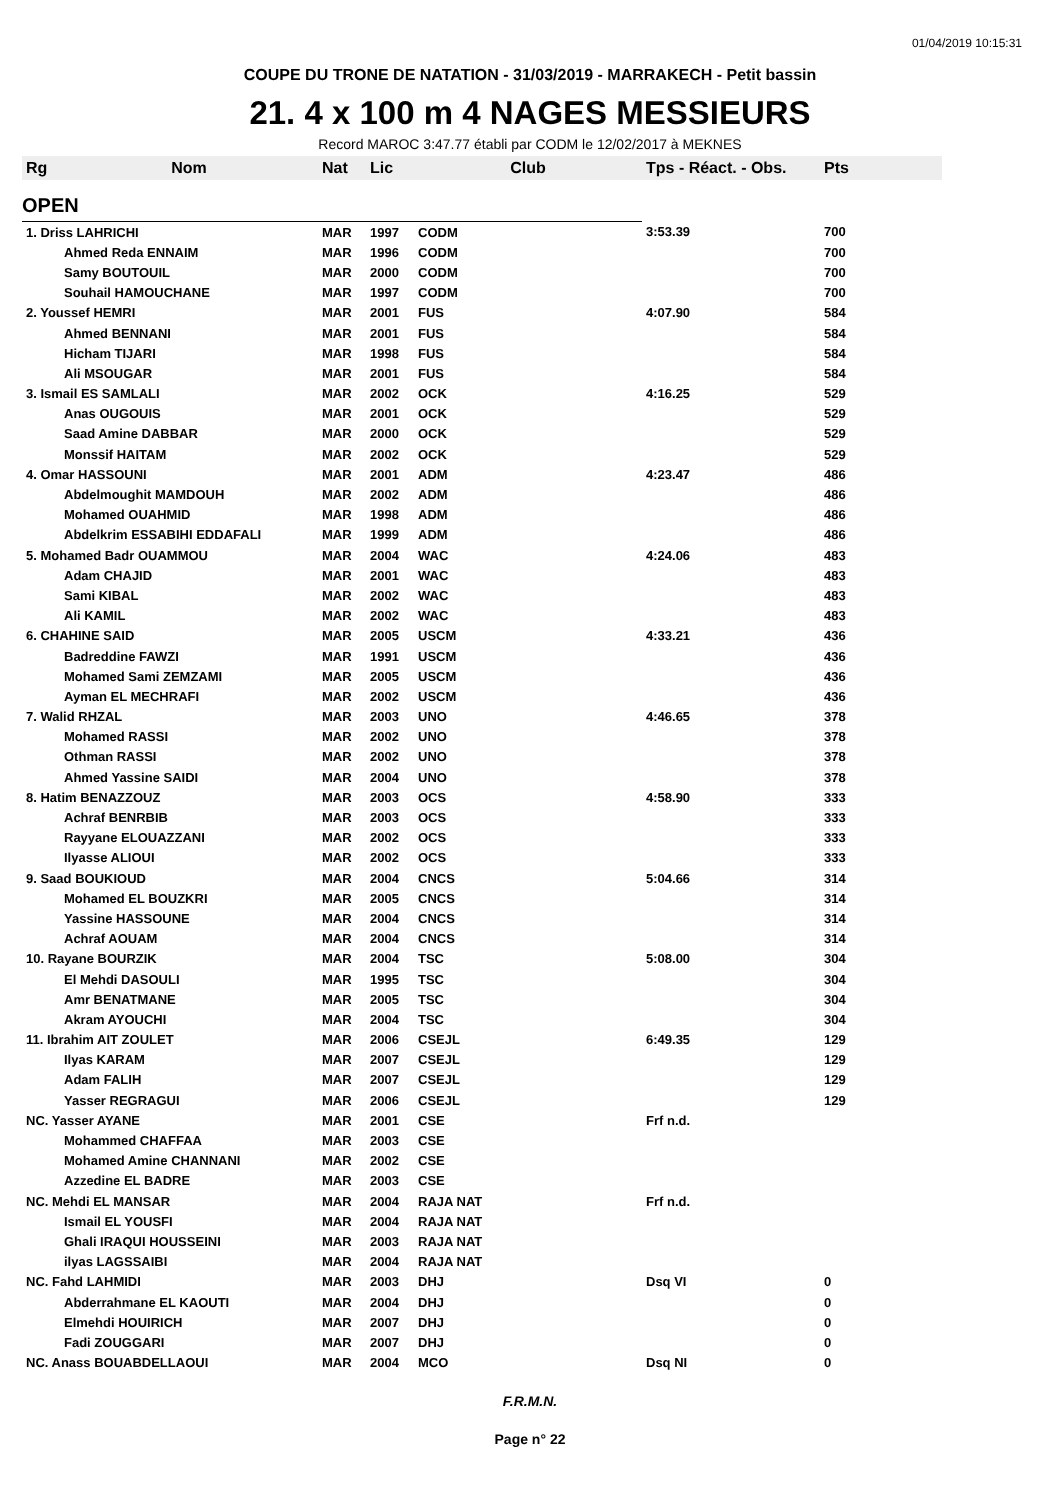01/04/2019 10:15:31
COUPE DU TRONE DE NATATION - 31/03/2019 - MARRAKECH - Petit bassin
21. 4 x 100 m 4 NAGES MESSIEURS
Record MAROC 3:47.77 établi par CODM le 12/02/2017 à MEKNES
| Rg | Nom | Nat | Lic | Club | Tps - Réact. - Obs. | Pts |
| --- | --- | --- | --- | --- | --- | --- |
| OPEN | | | | | | |
| 1. Driss LAHRICHI | | MAR | 1997 | CODM | 3:53.39 | 700 |
| | Ahmed Reda ENNAIM | MAR | 1996 | CODM | | 700 |
| | Samy BOUTOUIL | MAR | 2000 | CODM | | 700 |
| | Souhail HAMOUCHANE | MAR | 1997 | CODM | | 700 |
| 2. Youssef HEMRI | | MAR | 2001 | FUS | 4:07.90 | 584 |
| | Ahmed BENNANI | MAR | 2001 | FUS | | 584 |
| | Hicham TIJARI | MAR | 1998 | FUS | | 584 |
| | Ali MSOUGAR | MAR | 2001 | FUS | | 584 |
| 3. Ismail ES SAMLALI | | MAR | 2002 | OCK | 4:16.25 | 529 |
| | Anas OUGOUIS | MAR | 2001 | OCK | | 529 |
| | Saad Amine DABBAR | MAR | 2000 | OCK | | 529 |
| | Monssif HAITAM | MAR | 2002 | OCK | | 529 |
| 4. Omar HASSOUNI | | MAR | 2001 | ADM | 4:23.47 | 486 |
| | Abdelmoughit MAMDOUH | MAR | 2002 | ADM | | 486 |
| | Mohamed OUAHMID | MAR | 1998 | ADM | | 486 |
| | Abdelkrim ESSABIHI EDDAFALI | MAR | 1999 | ADM | | 486 |
| 5. Mohamed Badr OUAMMOU | | MAR | 2004 | WAC | 4:24.06 | 483 |
| | Adam CHAJID | MAR | 2001 | WAC | | 483 |
| | Sami KIBAL | MAR | 2002 | WAC | | 483 |
| | Ali KAMIL | MAR | 2002 | WAC | | 483 |
| 6. CHAHINE SAID | | MAR | 2005 | USCM | 4:33.21 | 436 |
| | Badreddine FAWZI | MAR | 1991 | USCM | | 436 |
| | Mohamed Sami ZEMZAMI | MAR | 2005 | USCM | | 436 |
| | Ayman EL MECHRAFI | MAR | 2002 | USCM | | 436 |
| 7. Walid RHZAL | | MAR | 2003 | UNO | 4:46.65 | 378 |
| | Mohamed RASSI | MAR | 2002 | UNO | | 378 |
| | Othman RASSI | MAR | 2002 | UNO | | 378 |
| | Ahmed Yassine SAIDI | MAR | 2004 | UNO | | 378 |
| 8. Hatim BENAZZOUZ | | MAR | 2003 | OCS | 4:58.90 | 333 |
| | Achraf BENRBIB | MAR | 2003 | OCS | | 333 |
| | Rayyane ELOUAZZANI | MAR | 2002 | OCS | | 333 |
| | Ilyasse ALIOUI | MAR | 2002 | OCS | | 333 |
| 9. Saad BOUKIOUD | | MAR | 2004 | CNCS | 5:04.66 | 314 |
| | Mohamed EL BOUZKRI | MAR | 2005 | CNCS | | 314 |
| | Yassine HASSOUNE | MAR | 2004 | CNCS | | 314 |
| | Achraf AOUAM | MAR | 2004 | CNCS | | 314 |
| 10. Rayane BOURZIK | | MAR | 2004 | TSC | 5:08.00 | 304 |
| | El Mehdi DASOULI | MAR | 1995 | TSC | | 304 |
| | Amr BENATMANE | MAR | 2005 | TSC | | 304 |
| | Akram AYOUCHI | MAR | 2004 | TSC | | 304 |
| 11. Ibrahim AIT ZOULET | | MAR | 2006 | CSEJL | 6:49.35 | 129 |
| | Ilyas KARAM | MAR | 2007 | CSEJL | | 129 |
| | Adam FALIH | MAR | 2007 | CSEJL | | 129 |
| | Yasser REGRAGUI | MAR | 2006 | CSEJL | | 129 |
| NC. Yasser AYANE | | MAR | 2001 | CSE | Frf n.d. | |
| | Mohammed CHAFFAA | MAR | 2003 | CSE | | |
| | Mohamed Amine CHANNANI | MAR | 2002 | CSE | | |
| | Azzedine EL BADRE | MAR | 2003 | CSE | | |
| NC. Mehdi EL MANSAR | | MAR | 2004 | RAJA NAT | Frf n.d. | |
| | Ismail EL YOUSFI | MAR | 2004 | RAJA NAT | | |
| | Ghali IRAQUI HOUSSEINI | MAR | 2003 | RAJA NAT | | |
| | ilyas LAGSSAIBI | MAR | 2004 | RAJA NAT | | |
| NC. Fahd LAHMIDI | | MAR | 2003 | DHJ | Dsq VI | 0 |
| | Abderrahmane EL KAOUTI | MAR | 2004 | DHJ | | 0 |
| | Elmehdi HOUIRICH | MAR | 2007 | DHJ | | 0 |
| | Fadi ZOUGGARI | MAR | 2007 | DHJ | | 0 |
| NC. Anass BOUABDELLAOUI | | MAR | 2004 | MCO | Dsq NI | 0 |
F.R.M.N.
Page n° 22